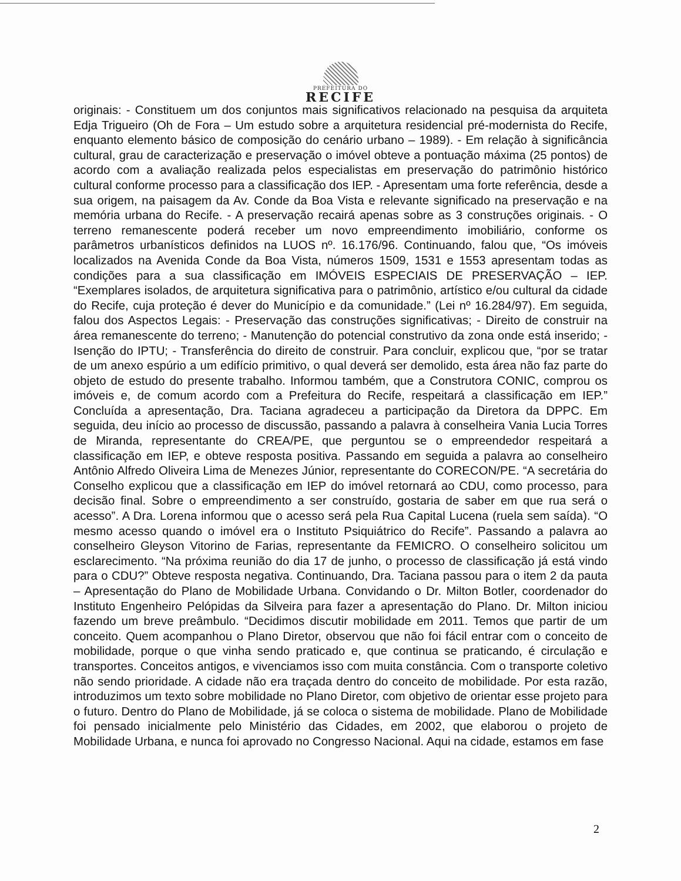PREFEITURA DO
RECIFE
originais: - Constituem um dos conjuntos mais significativos relacionado na pesquisa da arquiteta Edja Trigueiro (Oh de Fora – Um estudo sobre a arquitetura residencial pré-modernista do Recife, enquanto elemento básico de composição do cenário urbano – 1989). - Em relação à significância cultural, grau de caracterização e preservação o imóvel obteve a pontuação máxima (25 pontos) de acordo com a avaliação realizada pelos especialistas em preservação do patrimônio histórico cultural conforme processo para a classificação dos IEP. - Apresentam uma forte referência, desde a sua origem, na paisagem da Av. Conde da Boa Vista e relevante significado na preservação e na memória urbana do Recife. - A preservação recairá apenas sobre as 3 construções originais. - O terreno remanescente poderá receber um novo empreendimento imobiliário, conforme os parâmetros urbanísticos definidos na LUOS nº. 16.176/96. Continuando, falou que, “Os imóveis localizados na Avenida Conde da Boa Vista, números 1509, 1531 e 1553 apresentam todas as condições para a sua classificação em IMÓVEIS ESPECIAIS DE PRESERVAÇÃO – IEP. “Exemplares isolados, de arquitetura significativa para o patrimônio, artístico e/ou cultural da cidade do Recife, cuja proteção é dever do Município e da comunidade.” (Lei nº 16.284/97). Em seguida, falou dos Aspectos Legais: - Preservação das construções significativas; - Direito de construir na área remanescente do terreno; - Manutenção do potencial construtivo da zona onde está inserido; - Isenção do IPTU; - Transferência do direito de construir. Para concluir, explicou que, “por se tratar de um anexo espúrio a um edifício primitivo, o qual deverá ser demolido, esta área não faz parte do objeto de estudo do presente trabalho. Informou também, que a Construtora CONIC, comprou os imóveis e, de comum acordo com a Prefeitura do Recife, respeitará a classificação em IEP.” Concluída a apresentação, Dra. Taciana agradeceu a participação da Diretora da DPPC. Em seguida, deu início ao processo de discussão, passando a palavra à conselheira Vania Lucia Torres de Miranda, representante do CREA/PE, que perguntou se o empreendedor respeitará a classificação em IEP, e obteve resposta positiva. Passando em seguida a palavra ao conselheiro Antônio Alfredo Oliveira Lima de Menezes Júnior, representante do CORECON/PE. “A secretária do Conselho explicou que a classificação em IEP do imóvel retornará ao CDU, como processo, para decisão final. Sobre o empreendimento a ser construído, gostaria de saber em que rua será o acesso”. A Dra. Lorena informou que o acesso será pela Rua Capital Lucena (ruela sem saída). “O mesmo acesso quando o imóvel era o Instituto Psiquiátrico do Recife”. Passando a palavra ao conselheiro Gleyson Vitorino de Farias, representante da FEMICRO. O conselheiro solicitou um esclarecimento. “Na próxima reunião do dia 17 de junho, o processo de classificação já está vindo para o CDU?” Obteve resposta negativa. Continuando, Dra. Taciana passou para o item 2 da pauta – Apresentação do Plano de Mobilidade Urbana. Convidando o Dr. Milton Botler, coordenador do Instituto Engenheiro Pelópidas da Silveira para fazer a apresentação do Plano. Dr. Milton iniciou fazendo um breve preâmbulo. “Decidimos discutir mobilidade em 2011. Temos que partir de um conceito. Quem acompanhou o Plano Diretor, observou que não foi fácil entrar com o conceito de mobilidade, porque o que vinha sendo praticado e, que continua se praticando, é circulação e transportes. Conceitos antigos, e vivenciamos isso com muita constância. Com o transporte coletivo não sendo prioridade. A cidade não era traçada dentro do conceito de mobilidade. Por esta razão, introduzimos um texto sobre mobilidade no Plano Diretor, com objetivo de orientar esse projeto para o futuro. Dentro do Plano de Mobilidade, já se coloca o sistema de mobilidade. Plano de Mobilidade foi pensado inicialmente pelo Ministério das Cidades, em 2002, que elaborou o projeto de Mobilidade Urbana, e nunca foi aprovado no Congresso Nacional. Aqui na cidade, estamos em fase
2